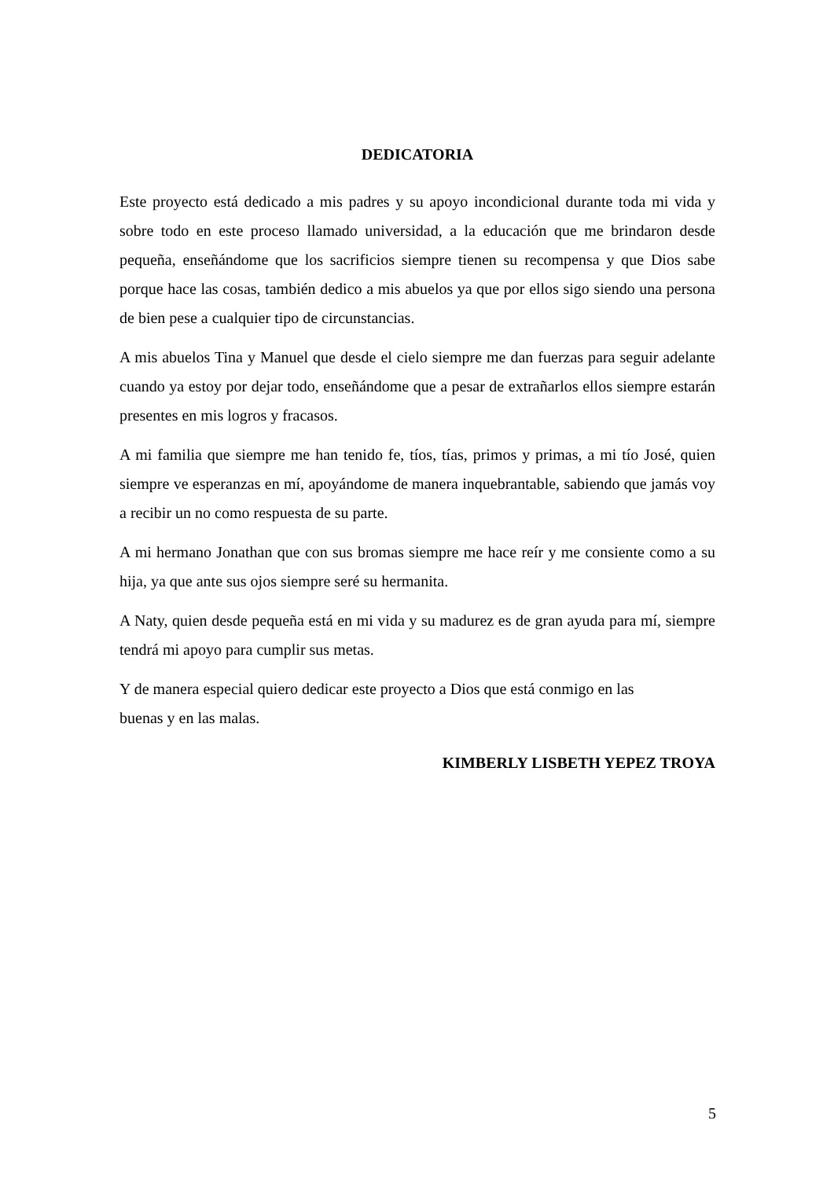DEDICATORIA
Este proyecto está dedicado a mis padres y su apoyo incondicional durante toda mi vida y sobre todo en este proceso llamado universidad, a la educación que me brindaron desde pequeña, enseñándome que los sacrificios siempre tienen su recompensa y que Dios sabe porque hace las cosas, también dedico a mis abuelos ya que por ellos sigo siendo una persona de bien pese a cualquier tipo de circunstancias.
A mis abuelos Tina y Manuel que desde el cielo siempre me dan fuerzas para seguir adelante cuando ya estoy por dejar todo, enseñándome que a pesar de extrañarlos ellos siempre estarán presentes en mis logros y fracasos.
A mi familia que siempre me han tenido fe, tíos, tías, primos y primas, a mi tío José, quien siempre ve esperanzas en mí, apoyándome de manera inquebrantable, sabiendo que jamás voy a recibir un no como respuesta de su parte.
A mi hermano Jonathan que con sus bromas siempre me hace reír y me consiente como a su hija, ya que ante sus ojos siempre seré su hermanita.
A Naty, quien desde pequeña está en mi vida y su madurez es de gran ayuda para mí, siempre tendrá mi apoyo para cumplir sus metas.
Y de manera especial quiero dedicar este proyecto a Dios que está conmigo en las
buenas y en las malas.
KIMBERLY LISBETH YEPEZ TROYA
5